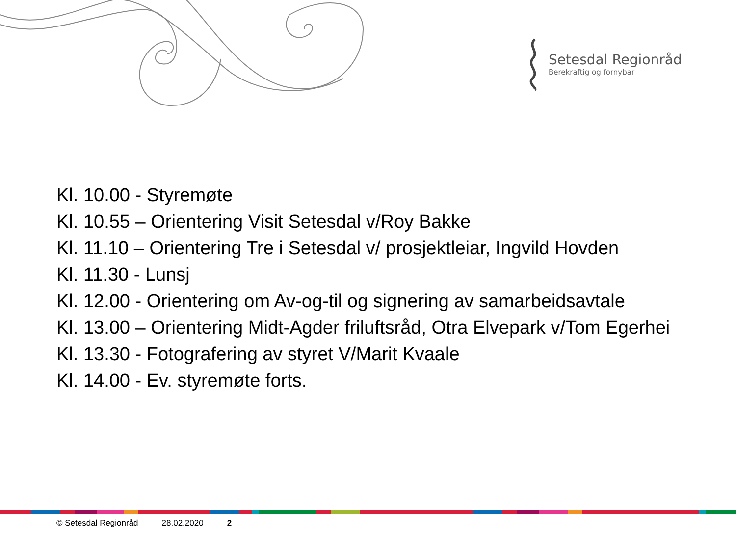Setesdal Regionråd
Berekraftig og fornybar
Kl. 10.00 - Styremøte
Kl. 10.55 – Orientering Visit Setesdal v/Roy Bakke
Kl. 11.10 – Orientering Tre i Setesdal v/ prosjektleiar, Ingvild Hovden
Kl. 11.30 - Lunsj
Kl. 12.00 - Orientering om Av-og-til og signering av samarbeidsavtale
Kl. 13.00 – Orientering Midt-Agder friluftsråd, Otra Elvepark v/Tom Egerhei
Kl. 13.30 - Fotografering av styret V/Marit Kvaale
Kl. 14.00 - Ev. styremøte forts.
© Setesdal Regionråd 28.02.2020 2